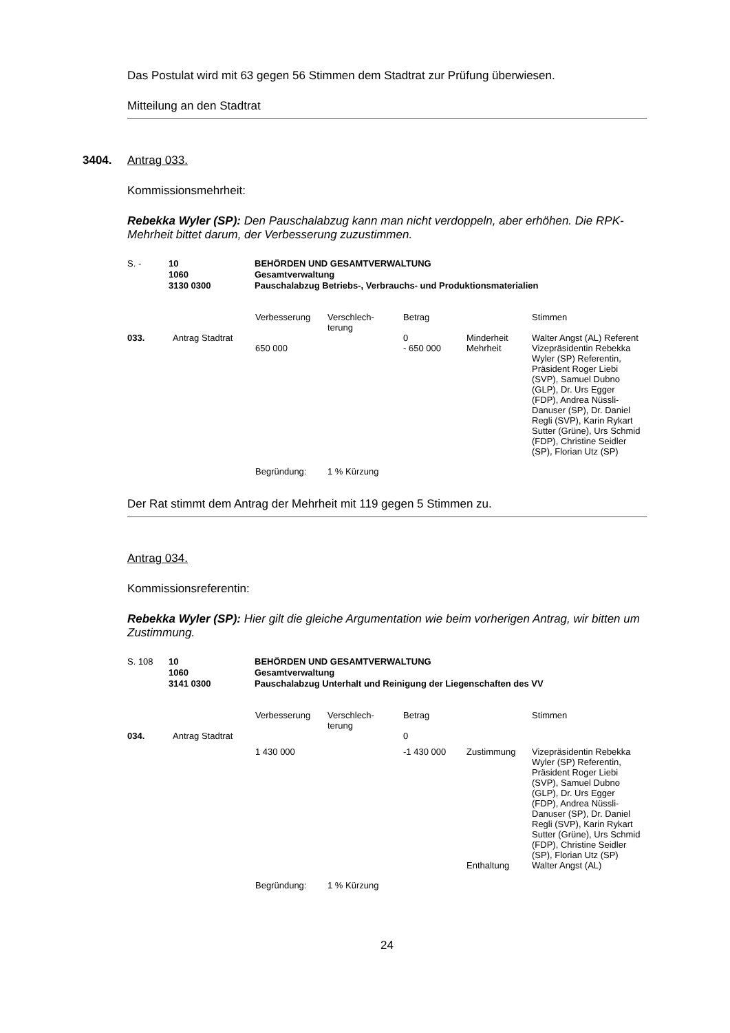Das Postulat wird mit 63 gegen 56 Stimmen dem Stadtrat zur Prüfung überwiesen.
Mitteilung an den Stadtrat
3404. Antrag 033.
Kommissionsmehrheit:
Rebekka Wyler (SP): Den Pauschalabzug kann man nicht verdoppeln, aber erhöhen. Die RPK-Mehrheit bittet darum, der Verbesserung zuzustimmen.
| S. - | 10 1060 3130 0300 | BEHÖRDEN UND GESAMTVERWALTUNG Gesamtverwaltung Pauschalabzug Betriebs-, Verbrauchs- und Produktionsmaterialien |
| | | Verbesserung | Verschlech- terung | Betrag | | Stimmen |
| 033. | Antrag Stadtrat | | | 0 | Minderheit | Walter Angst (AL) Referent |
| | | 650 000 | | - 650 000 | Mehrheit | Vizepräsidentin Rebekka Wyler (SP) Referentin, Präsident Roger Liebi (SVP), Samuel Dubno (GLP), Dr. Urs Egger (FDP), Andrea Nüssli- Danuser (SP), Dr. Daniel Regli (SVP), Karin Rykart Sutter (Grüne), Urs Schmid (FDP), Christine Seidler (SP), Florian Utz (SP) |
| | | Begründung: | 1 % Kürzung | | | |
Der Rat stimmt dem Antrag der Mehrheit mit 119 gegen 5 Stimmen zu.
Antrag 034.
Kommissionsreferentin:
Rebekka Wyler (SP): Hier gilt die gleiche Argumentation wie beim vorherigen Antrag, wir bitten um Zustimmung.
| S. 108 | 10 1060 3141 0300 | BEHÖRDEN UND GESAMTVERWALTUNG Gesamtverwaltung Pauschalabzug Unterhalt und Reinigung der Liegenschaften des VV |
| | | Verbesserung | Verschlech- terung | Betrag | | Stimmen |
| 034. | Antrag Stadtrat | | | 0 | | |
| | | 1 430 000 | | -1 430 000 | Zustimmung | Vizepräsidentin Rebekka Wyler (SP) Referentin, Präsident Roger Liebi (SVP), Samuel Dubno (GLP), Dr. Urs Egger (FDP), Andrea Nüssli- Danuser (SP), Dr. Daniel Regli (SVP), Karin Rykart Sutter (Grüne), Urs Schmid (FDP), Christine Seidler (SP), Florian Utz (SP) |
| | | | | | Enthaltung | Walter Angst (AL) |
| | | Begründung: | 1 % Kürzung | | | |
24